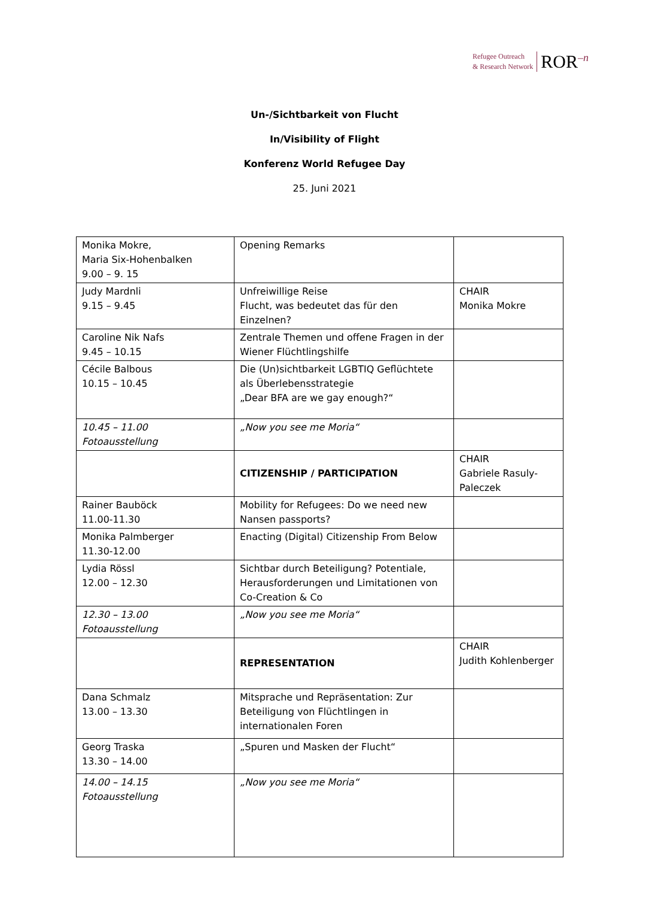Refugee Outreach
& Research Network
ROR<sup>–n</sup>
Un-/Sichtbarkeit von Flucht
In/Visibility of Flight
Konferenz World Refugee Day
25. Juni 2021
| Monika Mokre, Maria Six-Hohenbalken 9.00 – 9. 15 | Opening Remarks | |
| Judy Mardnli 9.15 – 9.45 | Unfreiwillige Reise Flucht, was bedeutet das für den Einzelnen? | CHAIR Monika Mokre |
| Caroline Nik Nafs 9.45 – 10.15 | Zentrale Themen und offene Fragen in der Wiener Flüchtlingshilfe | |
| Cécile Balbous 10.15 – 10.45 | Die (Un)sichtbarkeit LGBTIQ Geflüchtete als Überlebensstrategie „Dear BFA are we gay enough?“ | |
| 10.45 – 11.00 Fotoausstellung | „Now you see me Moria“ | |
| | CITIZENSHIP / PARTICIPATION | CHAIR Gabriele Rasuly-Paleczek |
| Rainer Bauböck 11.00-11.30 | Mobility for Refugees: Do we need new Nansen passports? | |
| Monika Palmberger 11.30-12.00 | Enacting (Digital) Citizenship From Below | |
| Lydia Rössl 12.00 – 12.30 | Sichtbar durch Beteiligung? Potentiale, Herausforderungen und Limitationen von Co-Creation & Co | |
| 12.30 – 13.00 Fotoausstellung | „Now you see me Moria“ | |
| | REPRESENTATION | CHAIR Judith Kohlenberger |
| Dana Schmalz 13.00 – 13.30 | Mitsprache und Repräsentation: Zur Beteiligung von Flüchtlingen in internationalen Foren | |
| Georg Traska 13.30 – 14.00 | „Spuren und Masken der Flucht“ | |
| 14.00 – 14.15 Fotoausstellung | „Now you see me Moria“ | |